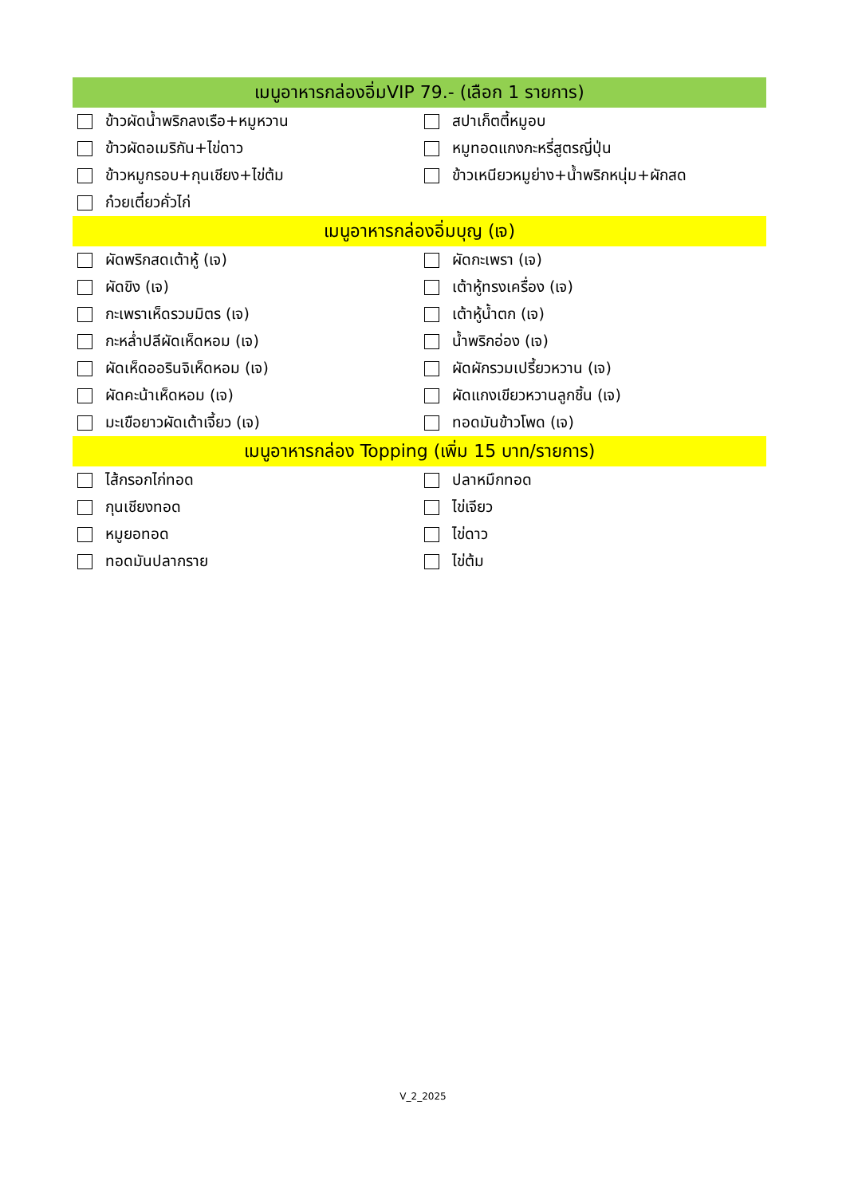| เมนูอาหารกล่องอิ่มVIP 79.- (เลือก 1 รายการ) | |
| --- | --- |
| ข้าวผัดน้ำพริกลงเรือ+หมูหวาน | สปาเก็ตตี้หมูอบ |
| ข้าวผัดอเมริกัน+ไข่ดาว | หมูทอดแกงกะหรี่สูตรญี่ปุ่น |
| ข้าวหมูกรอบ+กุนเชียง+ไข่ต้ม | ข้าวเหนียวหมูย่าง+น้ำพริกหนุ่ม+ผักสด |
| ก๋วยเตี๋ยวคั่วไก่ | |
| เมนูอาหารกล่องอิ่มบุญ (เจ) | |
| ผัดพริกสดเต้าหู้ (เจ) | ผัดกะเพรา (เจ) |
| ผัดขิง (เจ) | เต้าหู้ทรงเครื่อง (เจ) |
| กะเพราเห็ดรวมมิตร (เจ) | เต้าหู้น้ำตก (เจ) |
| กะหล่ำปลีผัดเห็ดหอม (เจ) | น้ำพริกอ่อง (เจ) |
| ผัดเห็ดออรินจิเห็ดหอม (เจ) | ผัดผักรวมเปรี้ยวหวาน (เจ) |
| ผัดคะน้าเห็ดหอม (เจ) | ผัดแกงเขียวหวานลูกชิ้น (เจ) |
| มะเขือยาวผัดเต้าเจี้ยว (เจ) | ทอดมันข้าวโพด (เจ) |
| เมนูอาหารกล่อง Topping (เพิ่ม 15 บาท/รายการ) | |
| ไส้กรอกไก่ทอด | ปลาหมึกทอด |
| กุนเชียงทอด | ไข่เจียว |
| หมูยอทอด | ไข่ดาว |
| ทอดมันปลากราย | ไข่ต้ม |
V_2_2025